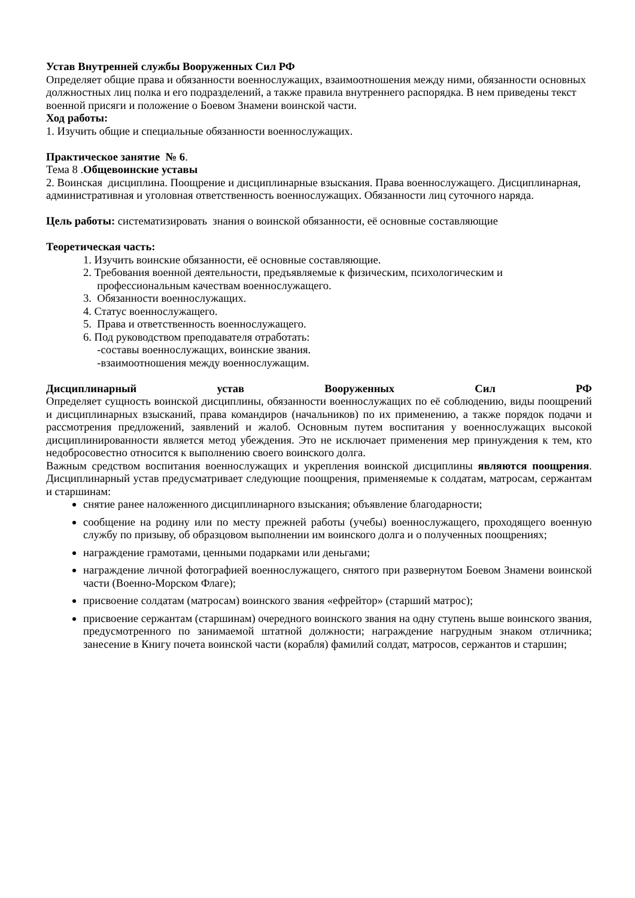Устав Внутренней службы Вооруженных Сил РФ
Определяет общие права и обязанности военнослужащих, взаимоотношения между ними, обязанности основных должностных лиц полка и его подразделений, а также правила внутреннего распорядка. В нем приведены текст военной присяги и положение о Боевом Знамени воинской части.
Ход работы:
1. Изучить общие и специальные обязанности военнослужащих.
Практическое занятие № 6.
Тема 8 .Общевоинские уставы
2. Воинская дисциплина. Поощрение и дисциплинарные взыскания. Права военнослужащего. Дисциплинарная, административная и уголовная ответственность военнослужащих. Обязанности лиц суточного наряда.
Цель работы: систематизировать знания о воинской обязанности, её основные составляющие
Теоретическая часть:
1. Изучить воинские обязанности, её основные составляющие.
2. Требования военной деятельности, предъявляемые к физическим, психологическим и
профессиональным качествам военнослужащего.
3. Обязанности военнослужащих.
4. Статус военнослужащего.
5. Права и ответственность военнослужащего.
6. Под руководством преподавателя отработать:
-составы военнослужащих, воинские звания.
-взаимоотношения между военнослужащим.
Дисциплинарный устав Вооруженных Сил РФ
Определяет сущность воинской дисциплины, обязанности военнослужащих по её соблюдению, виды поощрений и дисциплинарных взысканий, права командиров (начальников) по их применению, а также порядок подачи и рассмотрения предложений, заявлений и жалоб. Основным путем воспитания у военнослужащих высокой дисциплинированности является метод убеждения. Это не исключает применения мер принуждения к тем, кто недобросовестно относится к выполнению своего воинского долга.
Важным средством воспитания военнослужащих и укрепления воинской дисциплины являются поощрения. Дисциплинарный устав предусматривает следующие поощрения, применяемые к солдатам, матросам, сержантам и старшинам:
снятие ранее наложенного дисциплинарного взыскания; объявление благодарности;
сообщение на родину или по месту прежней работы (учебы) военнослужащего, проходящего военную службу по призыву, об образцовом выполнении им воинского долга и о полученных поощрениях;
награждение грамотами, ценными подарками или деньгами;
награждение личной фотографией военнослужащего, снятого при развернутом Боевом Знамени воинской части (Военно-Морском Флаге);
присвоение солдатам (матросам) воинского звания «ефрейтор» (старший матрос);
присвоение сержантам (старшинам) очередного воинского звания на одну ступень выше воинского звания, предусмотренного по занимаемой штатной должности; награждение нагрудным знаком отличника; занесение в Книгу почета воинской части (корабля) фамилий солдат, матросов, сержантов и старшин;